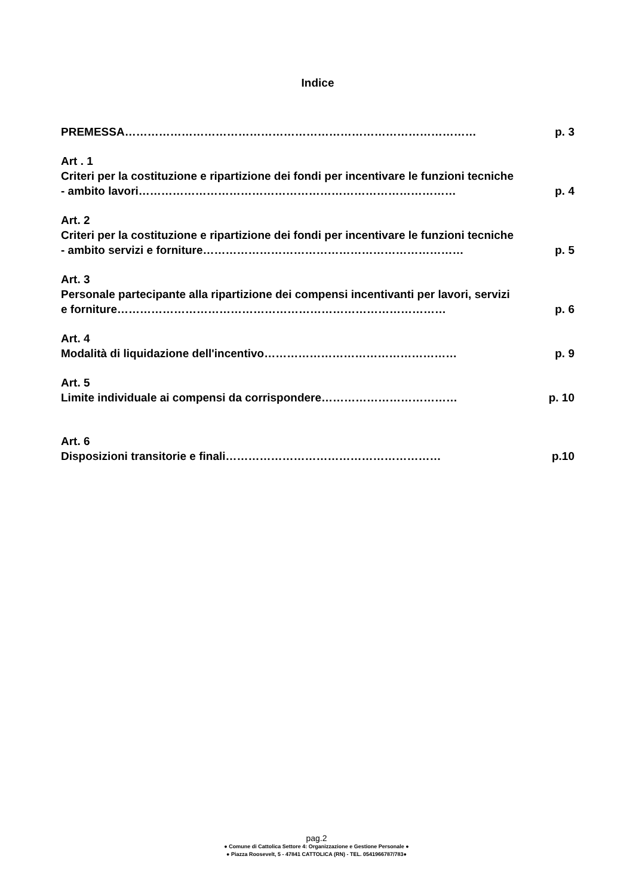Indice
PREMESSA………………………………………………………………………………… p. 3
Art . 1
Criteri per la costituzione e ripartizione dei fondi per incentivare le funzioni tecniche
- ambito lavori………………………………………………………………………… p. 4
Art. 2
Criteri per la costituzione e ripartizione dei fondi per incentivare le funzioni tecniche
- ambito servizi e forniture…………………………………………………………… p. 5
Art. 3
Personale partecipante alla ripartizione dei compensi incentivanti per lavori, servizi
e forniture…………………………………………………………………………… p. 6
Art. 4
Modalità di liquidazione dell'incentivo…………………………………………… p. 9
Art. 5
Limite individuale ai compensi da corrispondere……………………………… p. 10
Art. 6
Disposizioni transitorie e finali………………………………………………… p.10
pag.2
● Comune di Cattolica Settore 4: Organizzazione e Gestione Personale ●
● Piazza Roosevelt, 5 - 47841 CATTOLICA (RN) - TEL. 0541966787/783●